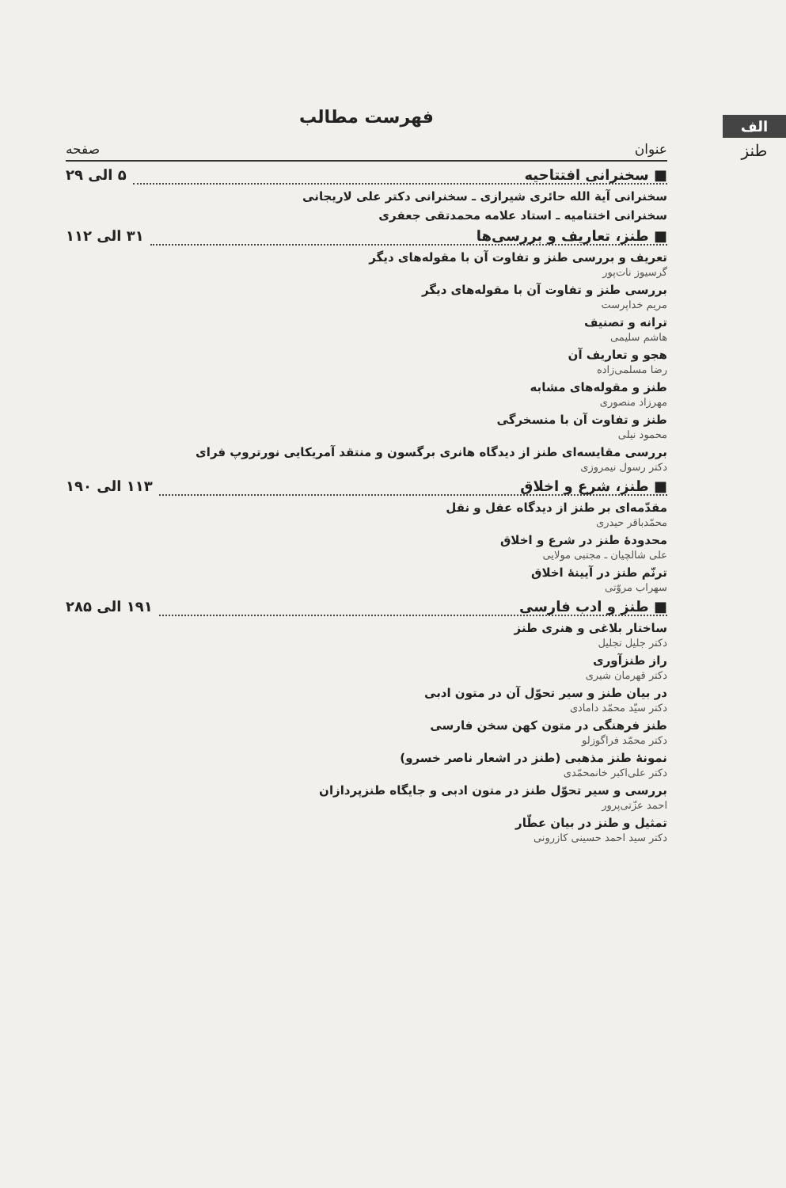الف
طنز
فهرست مطالب
عنوان صفحه
■ سخنرانی افتتاحیه ۵ الی ۲۹
سخنرانی آیة الله حائری شیرازی ـ سخنرانی دکتر علی لاریجانی
سخنرانی اختتامیه ـ استاد علامه محمدتقی جعفری
■ طنز، تعاریف و بررسی‌ها ۳۱ الی ۱۱۲
تعریف و بررسی طنز و تفاوت آن با مقوله‌های دیگر
گرسیوز نات‌پور
بررسی طنز و تفاوت آن با مقوله‌های دیگر
مریم خداپرست
ترانه و تصنیف
هاشم سلیمی
هجو و تعاریف آن
رضا مسلمی‌زاده
طنز و مقوله‌های مشابه
مهرزاد منصوری
طنز و تفاوت آن با منسخرگی
محمود نیلی
بررسی مقایسه‌ای طنز از دیدگاه هانری برگسون و منتقد آمریکایی نورتروپ فرای
دکتر رسول نیمروزی
■ طنز، شرع و اخلاق ۱۱۳ الی ۱۹۰
مقدّمه‌ای بر طنز از دیدگاه عقل و نقل
محمّدباقر حیدری
محدودهٔ طنز در شرع و اخلاق
علی شالچیان ـ مجتبی مولایی
ترنّم طنز در آیینهٔ اخلاق
سهراب مروّتی
■ طنز و ادب فارسی ۱۹۱ الی ۲۸۵
ساختار بلاغی و هنری طنز
دکتر جلیل تجلیل
راز طنزآوری
دکتر قهرمان شیری
در بیان طنز و سیر تحوّل آن در متون ادبی
دکتر سیّد محمّد دامادی
طنز فرهنگی در متون کهن سخن فارسی
دکتر محمّد فراگوزلو
نمونهٔ طنز مذهبی (طنز در اشعار ناصر خسرو)
دکتر علی‌اکبر خانمحمّدی
بررسی و سیر تحوّل طنز در متون ادبی و جایگاه طنزپردازان
احمد عزّتی‌پرور
تمثیل و طنز در بیان عطّار
دکتر سید احمد حسینی کازرونی